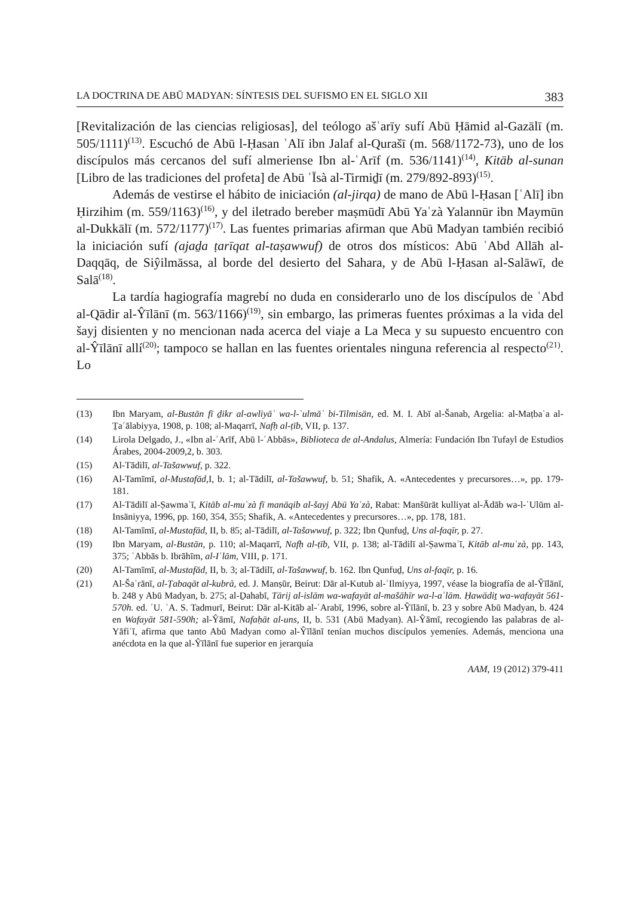LA DOCTRINA DE ABŪ MADYAN: SÍNTESIS DEL SUFISMO EN EL SIGLO XII 383
[Revitalización de las ciencias religiosas], del teólogo ašʿarīy sufí Abū Ḥāmid al-Gazālī (m. 505/1111)<sup>(13)</sup>. Escuchó de Abū l-Ḥasan ʿAlī ibn Jalaf al-Qurašī (m. 568/1172-73), uno de los discípulos más cercanos del sufí almeriense Ibn al-ʿArīf (m. 536/1141)<sup>(14)</sup>, Kitāb al-sunan [Libro de las tradiciones del profeta] de Abū ʿĪsà al-Tirmiḏī (m. 279/892-893)<sup>(15)</sup>.
Además de vestirse el hábito de iniciación (al-jirqa) de mano de Abū l-Ḥasan [ʿAlī] ibn Ḥirzihim (m. 559/1163)<sup>(16)</sup>, y del iletrado bereber maṣmūdī Abū Yaʿzà Yalannūr ibn Maymūn al-Dukkālī (m. 572/1177)<sup>(17)</sup>. Las fuentes primarias afirman que Abū Madyan también recibió la iniciación sufí (ajaḏa ṭarīqat al-taṣawwuf) de otros dos místicos: Abū ʿAbd Allāh al-Daqqāq, de Siŷilmāssa, al borde del desierto del Sahara, y de Abū l-Ḥasan al-Salāwī, de Salā<sup>(18)</sup>.
La tardía hagiografía magrebí no duda en considerarlo uno de los discípulos de ʿAbd al-Qādir al-Ŷīlānī (m. 563/1166)<sup>(19)</sup>, sin embargo, las primeras fuentes próximas a la vida del šayj disienten y no mencionan nada acerca del viaje a La Meca y su supuesto encuentro con al-Ŷīlānī allí<sup>(20)</sup>; tampoco se hallan en las fuentes orientales ninguna referencia al respecto<sup>(21)</sup>. Lo
(13) Ibn Maryam, al-Bustān fī ḏikr al-awliyāʾ wa-l-ʿulmāʾ bi-Tilmisān, ed. M. I. Abī al-Šanab, Argelia: al-Maṭbaʿa al-Ṯaʿālabiyya, 1908, p. 108; al-Maqarrī, Nafḥ al-ṭīb, VII, p. 137.
(14) Lirola Delgado, J., «Ibn al-ʿArīf, Abū l-ʿAbbās», Biblioteca de al-Andalus, Almería: Fundación Ibn Tufayl de Estudios Árabes, 2004-2009,2, b. 303.
(15) Al-Tādilī, al-Tašawwuf, p. 322.
(16) Al-Tamīmī, al-Mustafād, I, b. 1; al-Tādilī, al-Tašawwuf, b. 51; Shafik, A. «Antecedentes y precursores…», pp. 179-181.
(17) Al-Tādilī al-Ṣawmaʿī, Kitāb al-muʿzà fī manāqib al-šayj Abū Yaʿzà, Rabat: Manšūrāt kulliyat al-Ādāb wa-l-ʿUlūm al-Insāniyya, 1996, pp. 160, 354, 355; Shafik, A. «Antecedentes y precursores…», pp. 178, 181.
(18) Al-Tamīmī, al-Mustafād, II, b. 85; al-Tādilī, al-Tašawwuf, p. 322; Ibn Qunfuḏ, Uns al-faqīr, p. 27.
(19) Ibn Maryam, al-Bustān, p. 110; al-Maqarrī, Nafḥ al-ṭīb, VII, p. 138; al-Tādilī al-Ṣawmaʿī, Kitāb al-muʿzà, pp. 143, 375; ʿAbbās b. Ibrāhīm, al-Iʿlām, VIII, p. 171.
(20) Al-Tamīmī, al-Mustafād, II, b. 3; al-Tādilī, al-Tašawwuf, b. 162. Ibn Qunfuḏ, Uns al-faqīr, p. 16.
(21) Al-Šaʿrānī, al-Ṭabaqāt al-kubrà, ed. J. Manṣūr, Beirut: Dār al-Kutub al-ʿIlmiyya, 1997, véase la biografía de al-Ŷīlānī, b. 248 y Abū Madyan, b. 275; al-Ḏahabī, Tārij al-islām wa-wafayāt al-mašāhīr wa-l-aʿlām. Ḥawādiṯ wa-wafayāt 561-570h. ed. ʿU. ʿA. S. Tadmurī, Beirut: Dār al-Kitāb al-ʿArabī, 1996, sobre al-Ŷīlānī, b. 23 y sobre Abū Madyan, b. 424 en Wafayāt 581-590h; al-Ŷāmī, Nafaḥāt al-uns, II, b. 531 (Abū Madyan). Al-Ŷāmī, recogiendo las palabras de al-Yāfiʿī, afirma que tanto Abū Madyan como al-Ŷīlānī tenían muchos discípulos yemeníes. Además, menciona una anécdota en la que al-Ŷīlānī fue superior en jerarquía
AAM, 19 (2012) 379-411